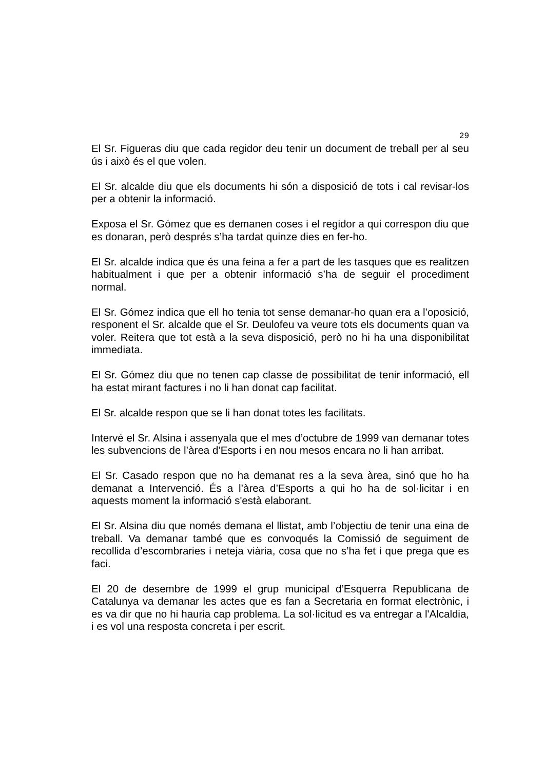29
El Sr. Figueras diu que cada regidor deu tenir un document de treball per al seu ús i això és el que volen.
El Sr. alcalde diu que els documents hi són a disposició de tots i cal revisar-los per a obtenir la informació.
Exposa el Sr. Gómez que es demanen coses i el regidor a qui correspon diu que es donaran, però després s’ha tardat quinze dies en fer-ho.
El Sr. alcalde indica que és una feina a fer a part de les tasques que es realitzen habitualment i que per a obtenir informació s’ha de seguir el procediment normal.
El Sr. Gómez indica que ell ho tenia tot sense demanar-ho quan era a l’oposició, responent el Sr. alcalde que el Sr. Deulofeu va veure tots els documents quan va voler. Reitera que tot està a la seva disposició, però no hi ha una disponibilitat immediata.
El Sr. Gómez diu que no tenen cap classe de possibilitat de tenir informació, ell ha estat mirant factures i no li han donat cap facilitat.
El Sr. alcalde respon que se li han donat totes les facilitats.
Intervé el Sr. Alsina i assenyala que el mes d’octubre de 1999 van demanar totes les subvencions de l’àrea d’Esports i en nou mesos encara no li han arribat.
El Sr. Casado respon que no ha demanat res a la seva àrea, sinó que ho ha demanat a Intervenció. És a l’àrea d’Esports a qui ho ha de sol·licitar i en aquests moment la informació s'està elaborant.
El Sr. Alsina diu que només demana el llistat, amb l’objectiu de tenir una eina de treball. Va demanar també que es convoqués la Comissió de seguiment de recollida d’escombraries i neteja viària, cosa que no s’ha fet i que prega que es faci.
El 20 de desembre de 1999 el grup municipal d’Esquerra Republicana de Catalunya va demanar les actes que es fan a Secretaria en format electrònic, i es va dir que no hi hauria cap problema. La sol·licitud es va entregar a l'Alcaldia, i es vol una resposta concreta i per escrit.